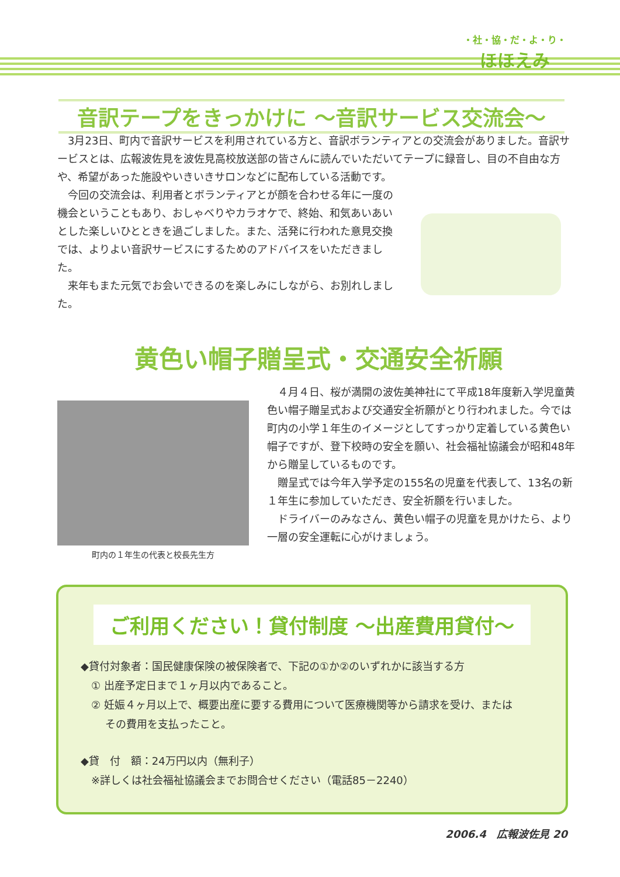・社・協・だ・よ・り・
ほほえみ
音訳テープをきっかけに ～音訳サービス交流会～
　3月23日、町内で音訳サービスを利用されている方と、音訳ボランティアとの交流会がありました。音訳サービスとは、広報波佐見を波佐見高校放送部の皆さんに読んでいただいてテープに録音し、目の不自由な方や、希望があった施設やいきいきサロンなどに配布している活動です。
　今回の交流会は、利用者とボランティアとが顔を合わせる年に一度の機会ということもあり、おしゃべりやカラオケで、終始、和気あいあいとした楽しいひとときを過ごしました。また、活発に行われた意見交換では、よりよい音訳サービスにするためのアドバイスをいただきました。
　来年もまた元気でお会いできるのを楽しみにしながら、お別れしました。
黄色い帽子贈呈式・交通安全祈願
町内の１年生の代表と校長先生方
　４月４日、桜が満開の波佐美神社にて平成18年度新入学児童黄色い帽子贈呈式および交通安全祈願がとり行われました。今では町内の小学１年生のイメージとしてすっかり定着している黄色い帽子ですが、登下校時の安全を願い、社会福祉協議会が昭和48年から贈呈しているものです。
　贈呈式では今年入学予定の155名の児童を代表して、13名の新１年生に参加していただき、安全祈願を行いました。
　ドライバーのみなさん、黄色い帽子の児童を見かけたら、より一層の安全運転に心がけましょう。
ご利用ください！貸付制度 ～出産費用貸付～
◆貸付対象者：国民健康保険の被保険者で、下記の①か②のいずれかに該当する方
　① 出産予定日まで１ヶ月以内であること。
　② 妊娠４ヶ月以上で、概要出産に要する費用について医療機関等から請求を受け、または
　　 その費用を支払ったこと。
◆貸　付　額：24万円以内（無利子）
　※詳しくは社会福祉協議会までお問合せください（電話85－2240）
2006.4　広報波佐見 20